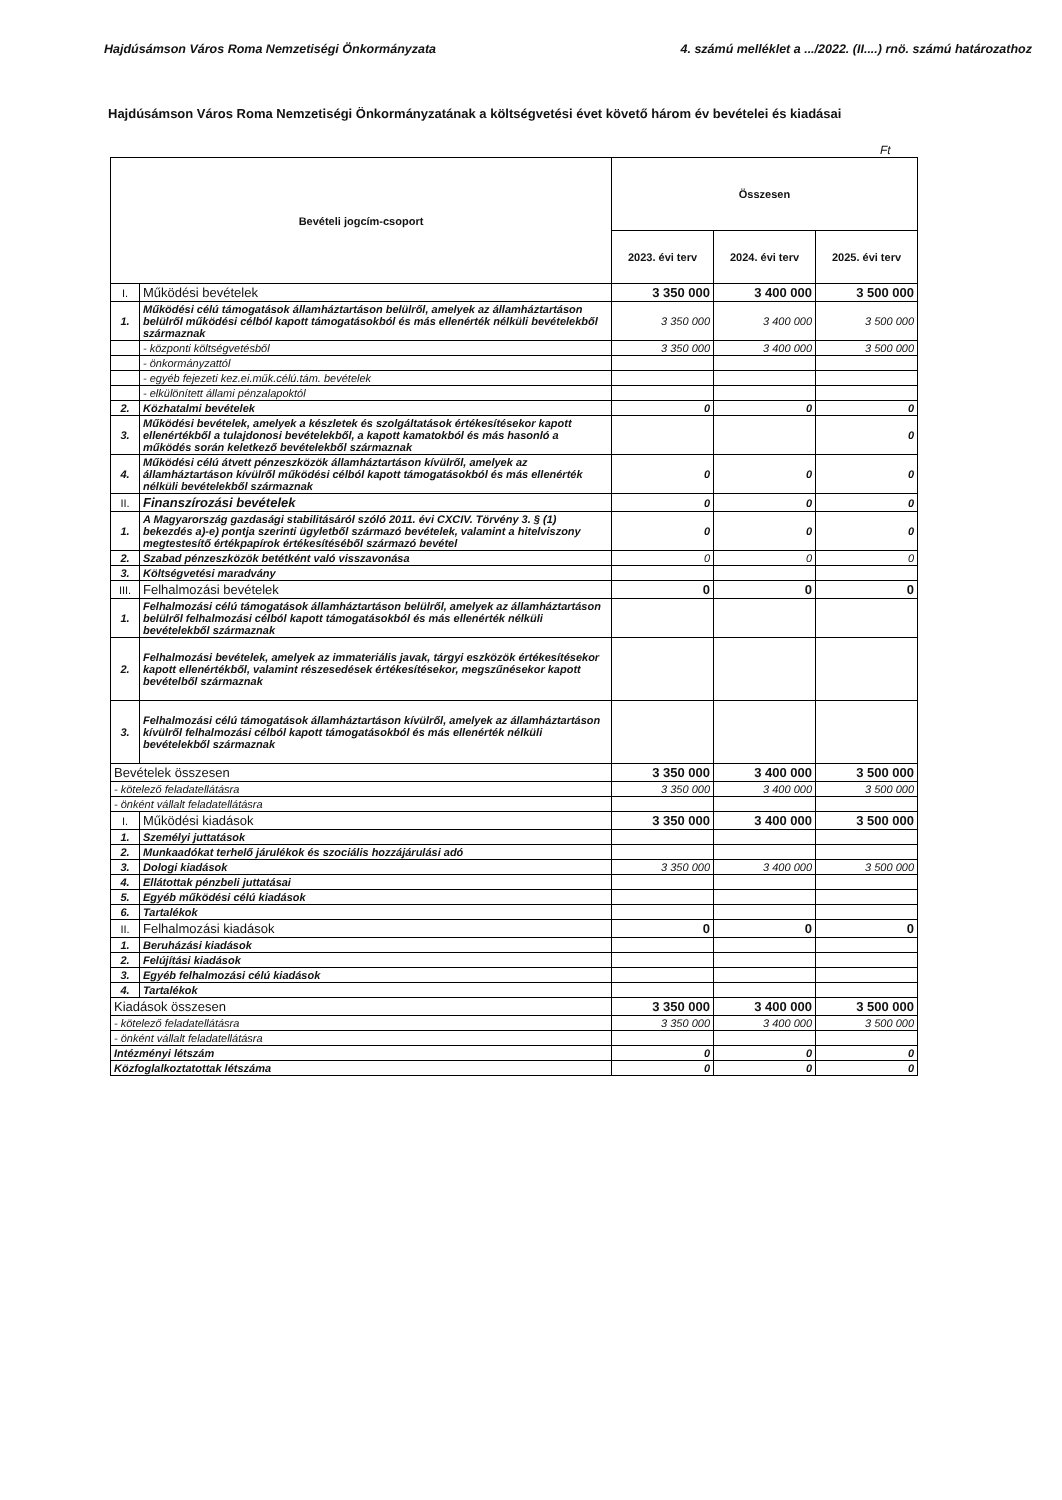Hajdúsámson Város Roma Nemzetiségi Önkormányzata 4. számú melléklet a .../2022. (II....) rnö. számú határozathoz
Hajdúsámson Város Roma Nemzetiségi Önkormányzatának a költségvetési évet követő három év bevételei és kiadásai
Ft
| Bevételi jogcím-csoport | | Összesen | | |
| --- | --- | --- | --- | --- |
| | | 2023. évi terv | 2024. évi terv | 2025. évi terv |
| I. | Működési bevételek | 3 350 000 | 3 400 000 | 3 500 000 |
| 1. | Működési célú támogatások államháztartáson belülről, amelyek az államháztartáson belülről működési célból kapott támogatásokból és más ellenérték nélküli bevételekből származnak | 3 350 000 | 3 400 000 | 3 500 000 |
| | - központi költségvetésből | 3 350 000 | 3 400 000 | 3 500 000 |
| | - önkormányzattól | | | |
| | - egyéb fejezeti kez.ei.műk.célú.tám. bevételek | | | |
| | - elkülönített állami pénzalapoktól | | | |
| 2. | Közhatalmi bevételek | 0 | 0 | 0 |
| 3. | Működési bevételek, amelyek a készletek és szolgáltatások értékesítésekor kapott ellenértékből a tulajdonosi bevételekből, a kapott kamatokból és más hasonló a működés során keletkező bevételekből származnak | | | 0 |
| 4. | Működési célú átvett pénzeszközök államháztartáson kívülről, amelyek az államháztartáson kívülről működési célból kapott támogatásokból és más ellenérték nélküli bevételekből származnak | 0 | 0 | 0 |
| II. | Finanszírozási bevételek | 0 | 0 | 0 |
| 1. | A Magyarország gazdasági stabilitásáról szóló 2011. évi CXCIV. Törvény 3. § (1) bekezdés a)-e) pontja szerinti ügyletből származó bevételek, valamint a hitelviszony megtestesítő értékpapírok értékesítéséből származó bevétel | 0 | 0 | 0 |
| 2. | Szabad pénzeszközök betétként való visszavonása | 0 | 0 | 0 |
| 3. | Költségvetési maradvány | | | |
| III. | Felhalmozási bevételek | 0 | 0 | 0 |
| 1. | Felhalmozási célú támogatások államháztartáson belülről, amelyek az államháztartáson belülről felhalmozási célból kapott támogatásokból és más ellenérték nélküli bevételekből származnak | | | |
| 2. | Felhalmozási bevételek, amelyek az immateriális javak, tárgyi eszközök értékesítésekor kapott ellenértékből, valamint részesedések értékesítésekor, megszűnésekor kapott bevételből származnak | | | |
| 3. | Felhalmozási célú támogatások államháztartáson kívülről, amelyek az államháztartáson kívülről felhalmozási célból kapott támogatásokból és más ellenérték nélküli bevételekből származnak | | | |
| Bevételek összesen | | 3 350 000 | 3 400 000 | 3 500 000 |
| - kötelező feladatellátásra | | 3 350 000 | 3 400 000 | 3 500 000 |
| - önként vállalt feladatellátásra | | | | |
| I. | Működési kiadások | 3 350 000 | 3 400 000 | 3 500 000 |
| 1. | Személyi juttatások | | | |
| 2. | Munkaadókat terhelő járulékok és szociális hozzájárulási adó | | | |
| 3. | Dologi kiadások | 3 350 000 | 3 400 000 | 3 500 000 |
| 4. | Ellátottak pénzbeli juttatásai | | | |
| 5. | Egyéb működési célú kiadások | | | |
| 6. | Tartalékok | | | |
| II. | Felhalmozási kiadások | 0 | 0 | 0 |
| 1. | Beruházási kiadások | | | |
| 2. | Felújítási kiadások | | | |
| 3. | Egyéb felhalmozási célú kiadások | | | |
| 4. | Tartalékok | | | |
| Kiadások összesen | | 3 350 000 | 3 400 000 | 3 500 000 |
| - kötelező feladatellátásra | | 3 350 000 | 3 400 000 | 3 500 000 |
| - önként vállalt feladatellátásra | | | | |
| Intézményi létszám | | 0 | 0 | 0 |
| Közfoglalkoztatottak létszáma | | 0 | 0 | 0 |